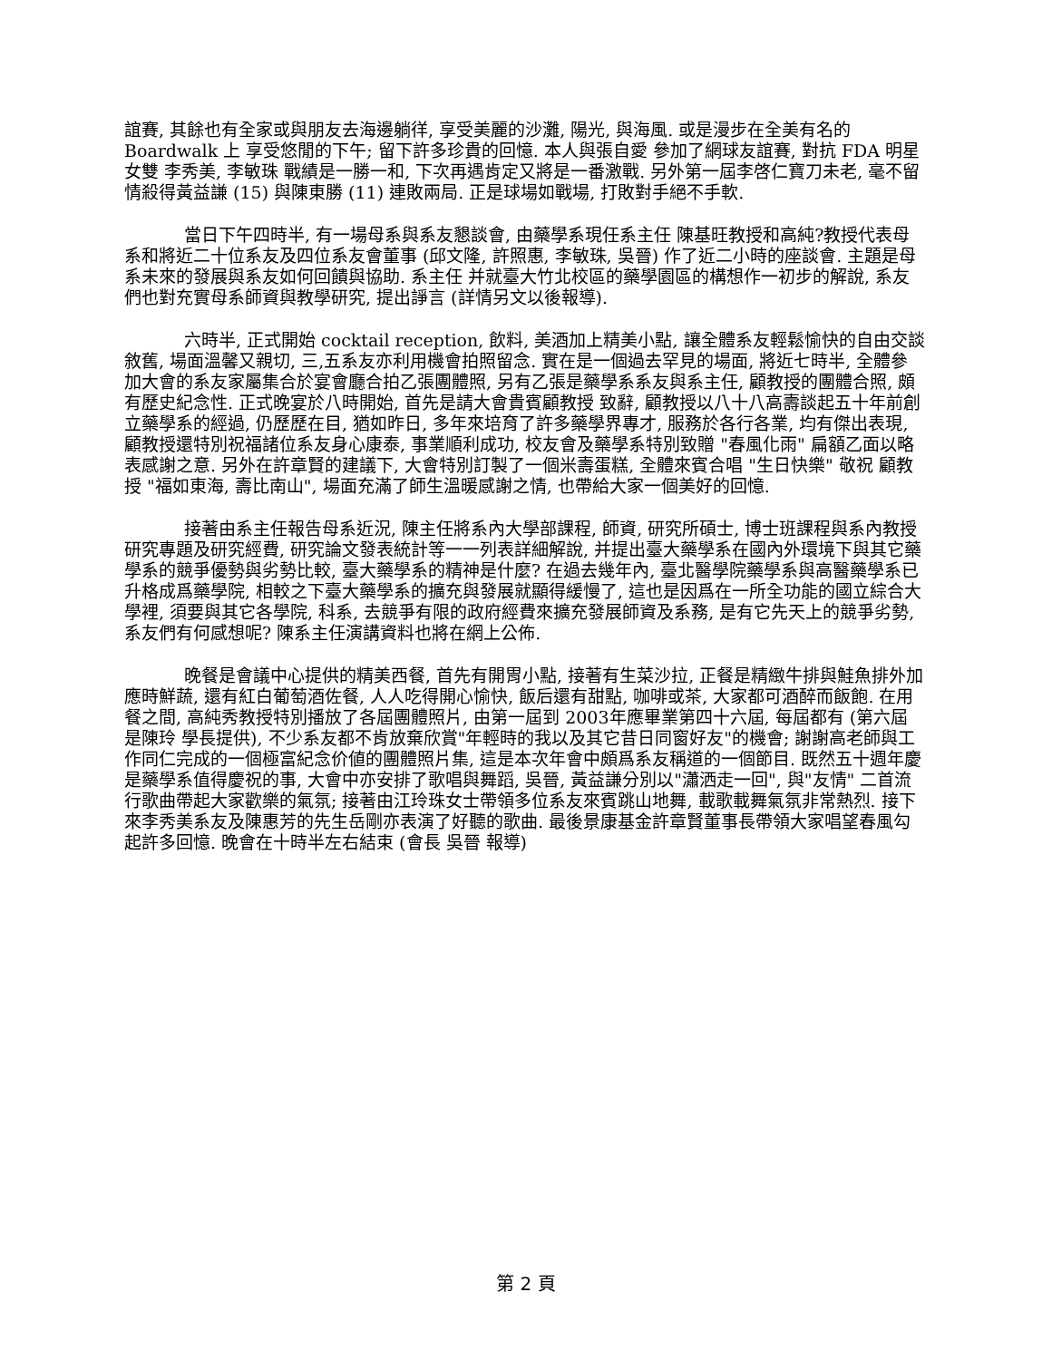誼賽, 其餘也有全家或與朋友去海邊躺徉, 享受美麗的沙灘, 陽光, 與海風. 或是漫步在全美有名的 Boardwalk 上 享受悠閒的下午; 留下許多珍貴的回憶. 本人與張自愛 參加了網球友誼賽, 對抗 FDA 明星女雙 李秀美, 李敏珠 戰績是一勝一和, 下次再遇肯定又將是一番激戰. 另外第一屆李啓仁寶刀未老, 毫不留情殺得黃益謙 (15) 與陳東勝 (11) 連敗兩局. 正是球場如戰場, 打敗對手絕不手軟.
當日下午四時半, 有一場母系與系友懇談會, 由藥學系現任系主任 陳基旺教授和高純?教授代表母系和將近二十位系友及四位系友會董事 (邱文隆, 許照惠, 李敏珠, 吳晉) 作了近二小時的座談會. 主題是母系未來的發展與系友如何回饋與協助. 系主任 并就臺大竹北校區的藥學園區的構想作一初步的解說, 系友們也對充實母系師資與教學研究, 提出諍言 (詳情另文以後報導).
六時半, 正式開始 cocktail reception, 飲料, 美酒加上精美小點, 讓全體系友輕鬆愉快的自由交談敘舊, 場面溫馨又親切, 三,五系友亦利用機會拍照留念. 實在是一個過去罕見的場面, 將近七時半, 全體參加大會的系友家屬集合於宴會廳合拍乙張團體照, 另有乙張是藥學系系友與系主任, 顧教授的團體合照, 頗有歷史紀念性. 正式晚宴於八時開始, 首先是請大會貴賓顧教授 致辭, 顧教授以八十八高壽談起五十年前創立藥學系的經過, 仍歷歷在目, 猶如昨日, 多年來培育了許多藥學界專才, 服務於各行各業, 均有傑出表現, 顧教授還特別祝福諸位系友身心康泰, 事業順利成功, 校友會及藥學系特別致贈 "春風化雨" 扁額乙面以略表感謝之意. 另外在許章賢的建議下, 大會特別訂製了一個米壽蛋糕, 全體來賓合唱 "生日快樂" 敬祝 顧教授 "福如東海, 壽比南山", 場面充滿了師生溫暖感謝之情, 也帶給大家一個美好的回憶.
接著由系主任報告母系近況, 陳主任將系內大學部課程, 師資, 研究所碩士, 博士班課程與系內教授研究專題及研究經費, 研究論文發表統計等一一列表詳細解說, 并提出臺大藥學系在國內外環境下與其它藥學系的競爭優勢與劣勢比較, 臺大藥學系的精神是什麼? 在過去幾年內, 臺北醫學院藥學系與高醫藥學系已升格成爲藥學院, 相較之下臺大藥學系的擴充與發展就顯得緩慢了, 這也是因爲在一所全功能的國立綜合大學裡, 須要與其它各學院, 科系, 去競爭有限的政府經費來擴充發展師資及系務, 是有它先天上的競爭劣勢, 系友們有何感想呢? 陳系主任演講資料也將在網上公佈.
晚餐是會議中心提供的精美西餐, 首先有開胃小點, 接著有生菜沙拉, 正餐是精緻牛排與鮭魚排外加應時鮮蔬, 還有紅白葡萄酒佐餐, 人人吃得開心愉快, 飯后還有甜點, 咖啡或茶, 大家都可酒醉而飯飽. 在用餐之間, 高純秀教授特別播放了各屆團體照片, 由第一屆到 2003年應畢業第四十六屆, 每屆都有 (第六屆是陳玲 學長提供), 不少系友都不肯放棄欣賞"年輕時的我以及其它昔日同窗好友"的機會; 謝謝高老師與工作同仁完成的一個極富紀念价値的團體照片集, 這是本次年會中頗爲系友稱道的一個節目. 既然五十週年慶是藥學系值得慶祝的事, 大會中亦安排了歌唱與舞蹈, 吳晉, 黃益謙分別以"瀟洒走一回", 與"友情" 二首流行歌曲帶起大家歡樂的氣氛; 接著由江玲珠女士帶領多位系友來賓跳山地舞, 載歌載舞氣氛非常熱烈. 接下來李秀美系友及陳惠芳的先生岳剛亦表演了好聽的歌曲. 最後景康基金許章賢董事長帶領大家唱望春風勾起許多回憶. 晚會在十時半左右結束 (會長 吳晉 報導)
第 2 頁